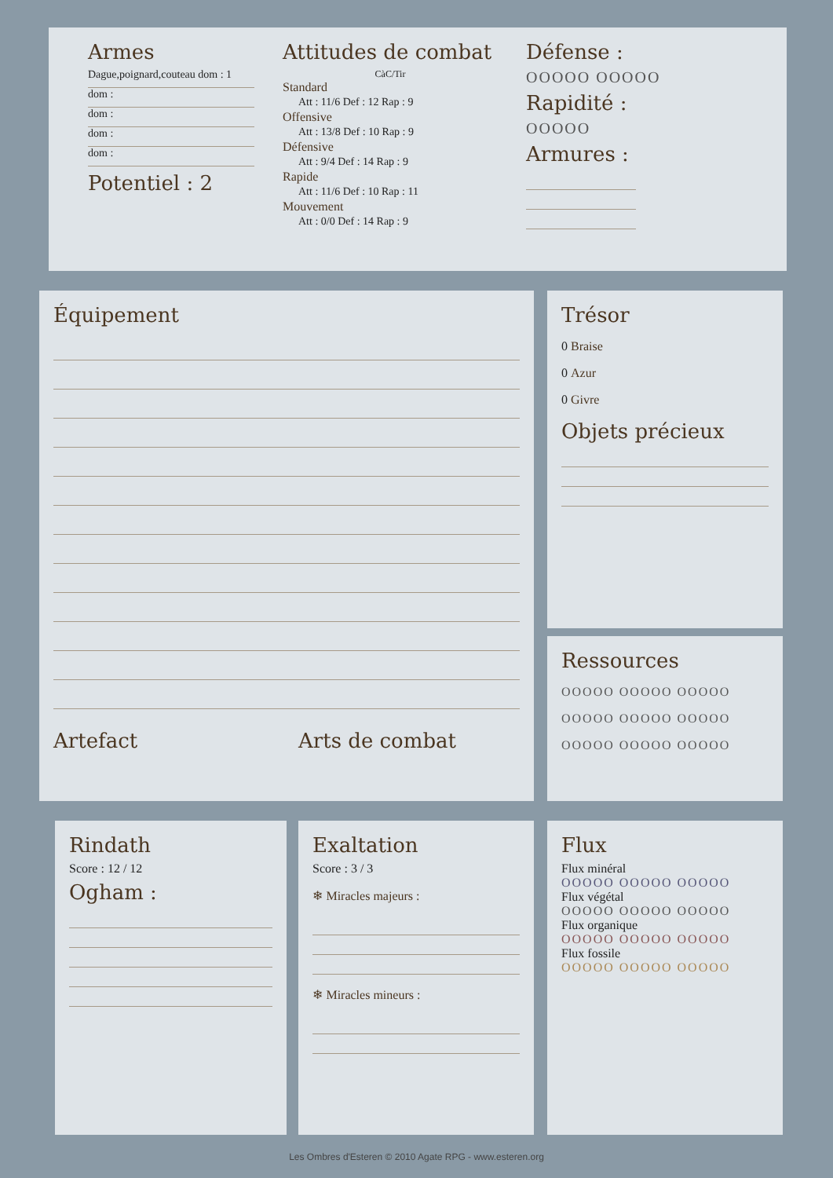Armes
Dague,poignard,couteau dom : 1
dom :
dom :
dom :
dom :
Potentiel : 2
Attitudes de combat
CàC/Tir
Standard
Att : 11/6 Def : 12 Rap : 9
Offensive
Att : 13/8 Def : 10 Rap : 9
Défensive
Att : 9/4 Def : 14 Rap : 9
Rapide
Att : 11/6 Def : 10 Rap : 11
Mouvement
Att : 0/0 Def : 14 Rap : 9
Défense :
OOOOO OOOOO
Rapidité :
OOOOO
Armures :
Équipement
Artefact Arts de combat
Trésor
0 Braise
0 Azur
0 Givre
Objets précieux
Ressources
OOOOO OOOOO OOOOO
OOOOO OOOOO OOOOO
OOOOO OOOOO OOOOO
Rindath
Score : 12 / 12
Ogham :
Exaltation
Score : 3 / 3
❄ Miracles majeurs :
❄ Miracles mineurs :
Flux
Flux minéral
OOOOO OOOOO OOOOO
Flux végétal
OOOOO OOOOO OOOOO
Flux organique
OOOOO OOOOO OOOOO
Flux fossile
OOOOO OOOOO OOOOO
Les Ombres d'Esteren © 2010 Agate RPG - www.esteren.org